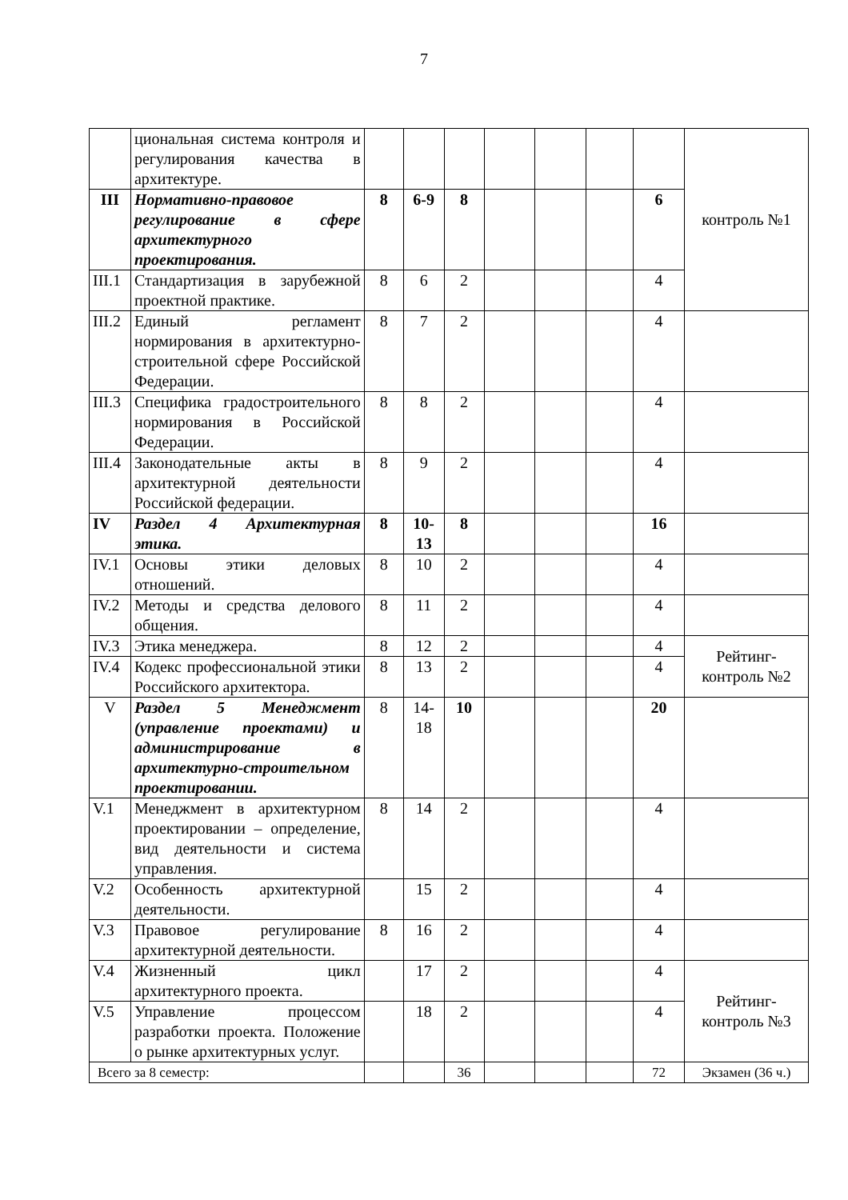7
| | циональная система контроля и регулирования качества в архитектуре. | | | | | | | | контроль №1 |
| III | Нормативно-правовое регулирование в сфере архитектурного проектирования. | 8 | 6-9 | 8 | | | | 6 | |
| III.1 | Стандартизация в зарубежной проектной практике. | 8 | 6 | 2 | | | | 4 | |
| III.2 | Единый регламент нормирования в архитектурно-строительной сфере Российской Федерации. | 8 | 7 | 2 | | | | 4 | |
| III.3 | Специфика градостроительного нормирования в Российской Федерации. | 8 | 8 | 2 | | | | 4 | |
| III.4 | Законодательные акты в архитектурной деятельности Российской федерации. | 8 | 9 | 2 | | | | 4 | |
| IV | Раздел 4 Архитектурная этика. | 8 | 10-13 | 8 | | | | 16 | |
| IV.1 | Основы этики деловых отношений. | 8 | 10 | 2 | | | | 4 | |
| IV.2 | Методы и средства делового общения. | 8 | 11 | 2 | | | | 4 | |
| IV.3 | Этика менеджера. | 8 | 12 | 2 | | | | 4 | Рейтинг-контроль №2 |
| IV.4 | Кодекс профессиональной этики Российского архитектора. | 8 | 13 | 2 | | | | 4 | |
| V | Раздел 5 Менеджмент (управление проектами) и администрирование в архитектурно-строительном проектировании. | 8 | 14-18 | 10 | | | | 20 | |
| V.1 | Менеджмент в архитектурном проектировании – определение, вид деятельности и система управления. | 8 | 14 | 2 | | | | 4 | |
| V.2 | Особенность архитектурной деятельности. | | 15 | 2 | | | | 4 | |
| V.3 | Правовое регулирование архитектурной деятельности. | 8 | 16 | 2 | | | | 4 | |
| V.4 | Жизненный цикл архитектурного проекта. | | 17 | 2 | | | | 4 | Рейтинг-контроль №3 |
| V.5 | Управление процессом разработки проекта. Положение о рынке архитектурных услуг. | | 18 | 2 | | | | 4 | |
| Всего за 8 семестр: | | | | 36 | | | | 72 | Экзамен (36 ч.) |